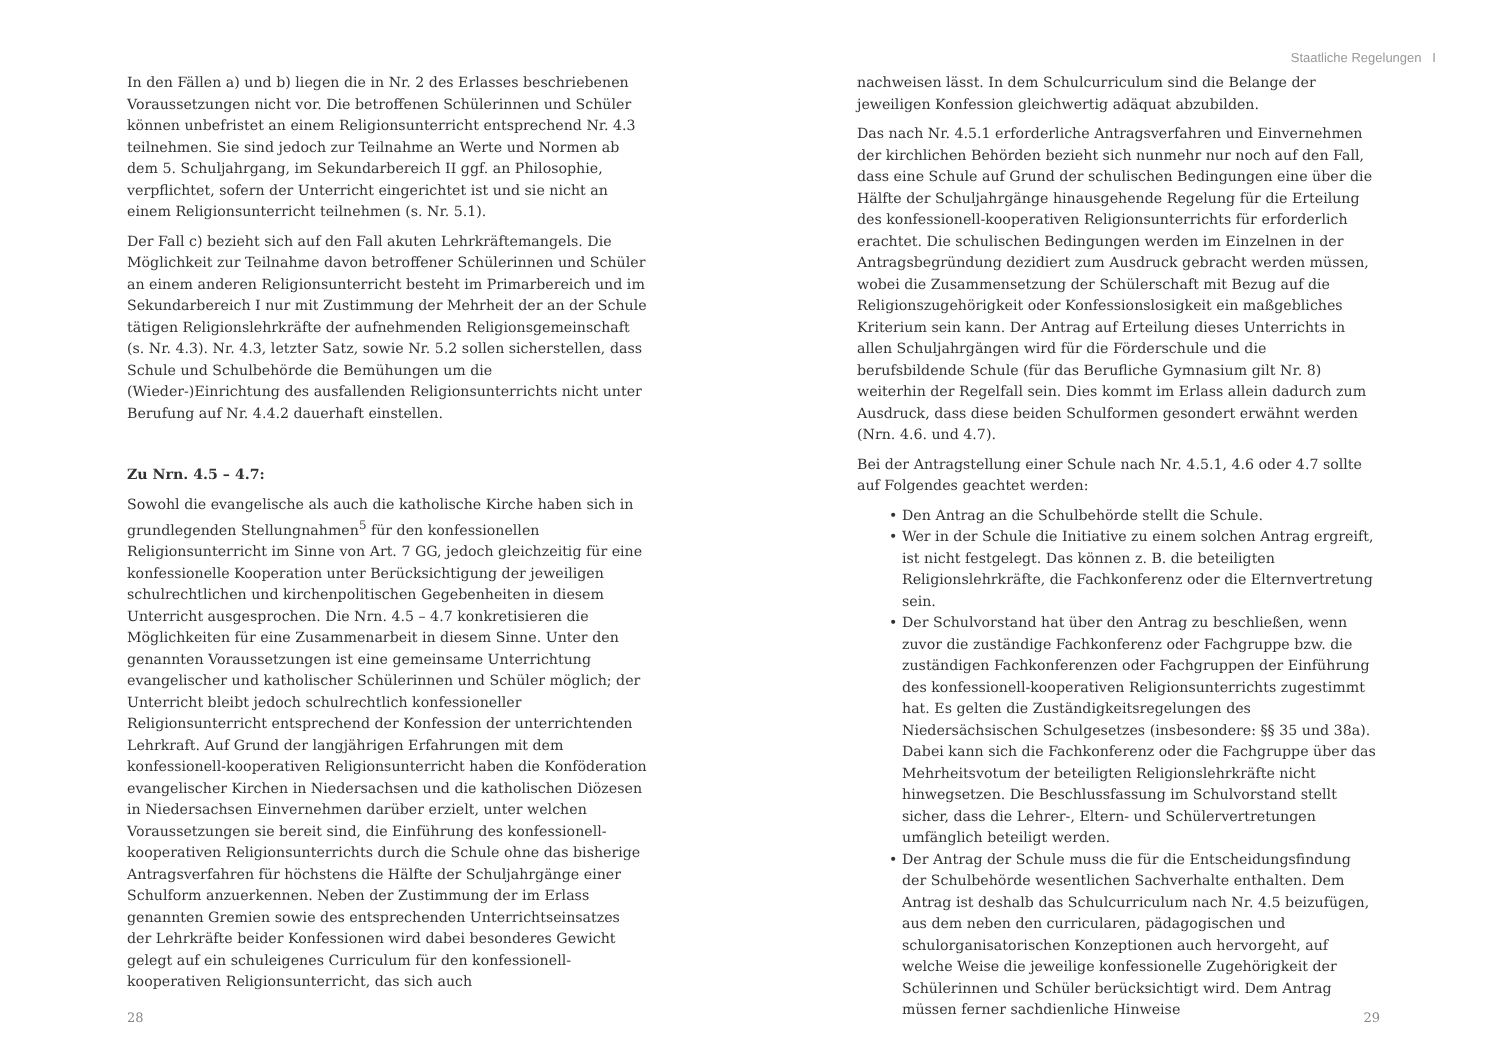Staatliche Regelungen I
In den Fällen a) und b) liegen die in Nr. 2 des Erlasses beschriebenen Voraussetzungen nicht vor. Die betroffenen Schülerinnen und Schüler können unbefristet an einem Religionsunterricht entsprechend Nr. 4.3 teilnehmen. Sie sind jedoch zur Teilnahme an Werte und Normen ab dem 5. Schuljahrgang, im Sekundarbereich II ggf. an Philosophie, verpflichtet, sofern der Unterricht eingerichtet ist und sie nicht an einem Religionsunterricht teilnehmen (s. Nr. 5.1).
Der Fall c) bezieht sich auf den Fall akuten Lehrkräftemangels. Die Möglichkeit zur Teilnahme davon betroffener Schülerinnen und Schüler an einem anderen Religionsunterricht besteht im Primarbereich und im Sekundarbereich I nur mit Zustimmung der Mehrheit der an der Schule tätigen Religionslehrkräfte der aufnehmenden Religionsgemeinschaft (s. Nr. 4.3). Nr. 4.3, letzter Satz, sowie Nr. 5.2 sollen sicherstellen, dass Schule und Schulbehörde die Bemühungen um die (Wieder-)Einrichtung des ausfallenden Religionsunterrichts nicht unter Berufung auf Nr. 4.4.2 dauerhaft einstellen.
Zu Nrn. 4.5 – 4.7:
Sowohl die evangelische als auch die katholische Kirche haben sich in grundlegenden Stellungnahmen<sup>5</sup> für den konfessionellen Religionsunterricht im Sinne von Art. 7 GG, jedoch gleichzeitig für eine konfessionelle Kooperation unter Berücksichtigung der jeweiligen schulrechtlichen und kirchenpolitischen Gegebenheiten in diesem Unterricht ausgesprochen. Die Nrn. 4.5 – 4.7 konkretisieren die Möglichkeiten für eine Zusammenarbeit in diesem Sinne. Unter den genannten Voraussetzungen ist eine gemeinsame Unterrichtung evangelischer und katholischer Schülerinnen und Schüler möglich; der Unterricht bleibt jedoch schulrechtlich konfessioneller Religionsunterricht entsprechend der Konfession der unterrichtenden Lehrkraft. Auf Grund der langjährigen Erfahrungen mit dem konfessionell-kooperativen Religionsunterricht haben die Konföderation evangelischer Kirchen in Niedersachsen und die katholischen Diözesen in Niedersachsen Einvernehmen darüber erzielt, unter welchen Voraussetzungen sie bereit sind, die Einführung des konfessionell-kooperativen Religionsunterrichts durch die Schule ohne das bisherige Antragsverfahren für höchstens die Hälfte der Schuljahrgänge einer Schulform anzuerkennen. Neben der Zustimmung der im Erlass genannten Gremien sowie des entsprechenden Unterrichtseinsatzes der Lehrkräfte beider Konfessionen wird dabei besonderes Gewicht gelegt auf ein schuleigenes Curriculum für den konfessionell-kooperativen Religionsunterricht, das sich auch
nachweisen lässt. In dem Schulcurriculum sind die Belange der jeweiligen Konfession gleichwertig adäquat abzubilden.
Das nach Nr. 4.5.1 erforderliche Antragsverfahren und Einvernehmen der kirchlichen Behörden bezieht sich nunmehr nur noch auf den Fall, dass eine Schule auf Grund der schulischen Bedingungen eine über die Hälfte der Schuljahrgänge hinausgehende Regelung für die Erteilung des konfessionell-kooperativen Religionsunterrichts für erforderlich erachtet. Die schulischen Bedingungen werden im Einzelnen in der Antragsbegründung dezidiert zum Ausdruck gebracht werden müssen, wobei die Zusammensetzung der Schülerschaft mit Bezug auf die Religionszugehörigkeit oder Konfessionslosigkeit ein maßgebliches Kriterium sein kann. Der Antrag auf Erteilung dieses Unterrichts in allen Schuljahrgängen wird für die Förderschule und die berufsbildende Schule (für das Berufliche Gymnasium gilt Nr. 8) weiterhin der Regelfall sein. Dies kommt im Erlass allein dadurch zum Ausdruck, dass diese beiden Schulformen gesondert erwähnt werden (Nrn. 4.6. und 4.7).
Bei der Antragstellung einer Schule nach Nr. 4.5.1, 4.6 oder 4.7 sollte auf Folgendes geachtet werden:
Den Antrag an die Schulbehörde stellt die Schule.
Wer in der Schule die Initiative zu einem solchen Antrag ergreift, ist nicht festgelegt. Das können z. B. die beteiligten Religionslehrkräfte, die Fachkonferenz oder die Elternvertretung sein.
Der Schulvorstand hat über den Antrag zu beschließen, wenn zuvor die zuständige Fachkonferenz oder Fachgruppe bzw. die zuständigen Fachkonferenzen oder Fachgruppen der Einführung des konfessionell-kooperativen Religionsunterrichts zugestimmt hat. Es gelten die Zuständigkeitsregelungen des Niedersächsischen Schulgesetzes (insbesondere: §§ 35 und 38a). Dabei kann sich die Fachkonferenz oder die Fachgruppe über das Mehrheitsvotum der beteiligten Religionslehrkräfte nicht hinwegsetzen. Die Beschlussfassung im Schulvorstand stellt sicher, dass die Lehrer-, Eltern- und Schülervertretungen umfänglich beteiligt werden.
Der Antrag der Schule muss die für die Entscheidungsfindung der Schulbehörde wesentlichen Sachverhalte enthalten. Dem Antrag ist deshalb das Schulcurriculum nach Nr. 4.5 beizufügen, aus dem neben den curricularen, pädagogischen und schulorganisatorischen Konzeptionen auch hervorgeht, auf welche Weise die jeweilige konfessionelle Zugehörigkeit der Schülerinnen und Schüler berücksichtigt wird. Dem Antrag müssen ferner sachdienliche Hinweise
28 29